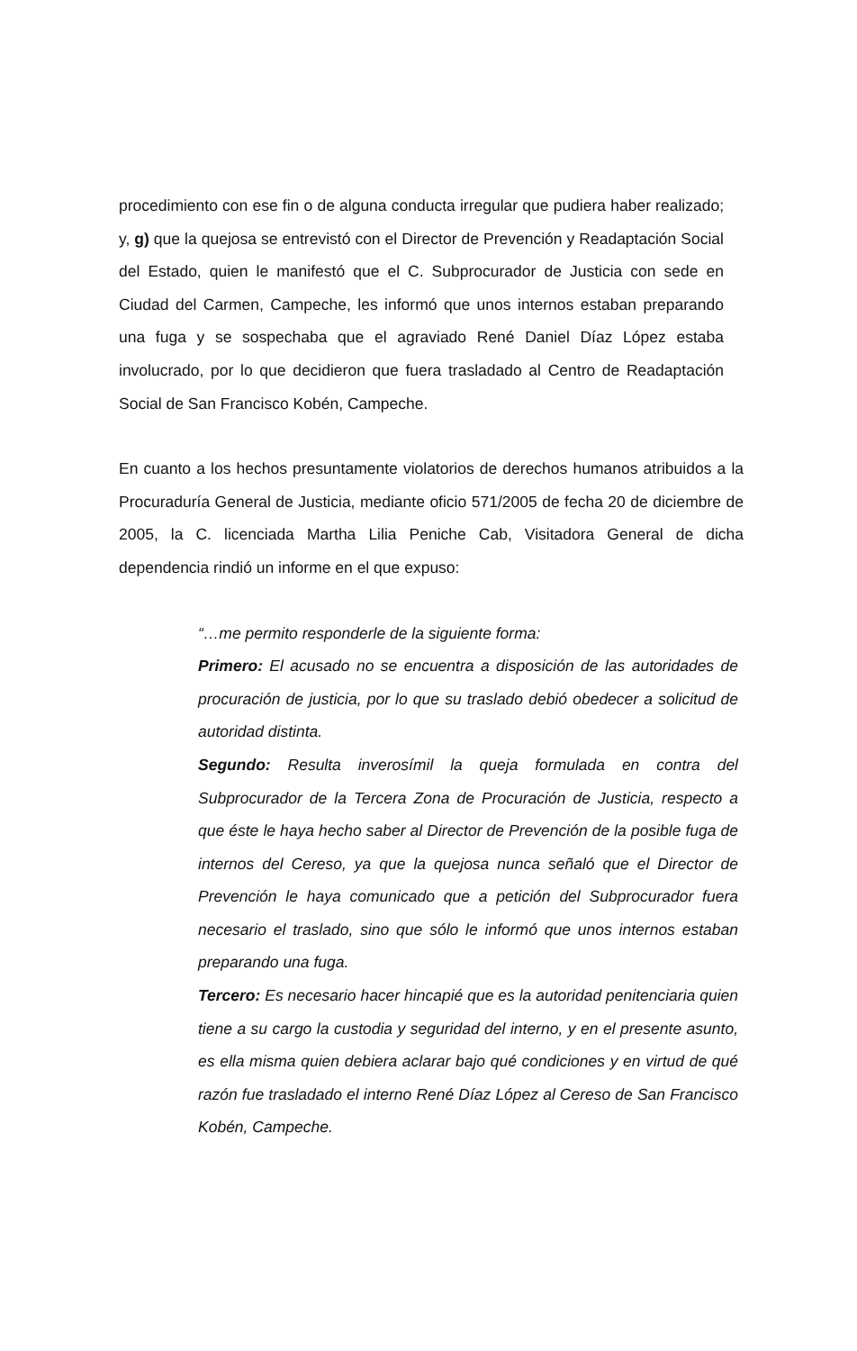procedimiento con ese fin o de alguna conducta irregular que pudiera haber realizado; y, g) que la quejosa se entrevistó con el Director de Prevención y Readaptación Social del Estado, quien le manifestó que el C. Subprocurador de Justicia con sede en Ciudad del Carmen, Campeche, les informó que unos internos estaban preparando una fuga y se sospechaba que el agraviado René Daniel Díaz López estaba involucrado, por lo que decidieron que fuera trasladado al Centro de Readaptación Social de San Francisco Kobén, Campeche.
En cuanto a los hechos presuntamente violatorios de derechos humanos atribuidos a la Procuraduría General de Justicia, mediante oficio 571/2005 de fecha 20 de diciembre de 2005, la C. licenciada Martha Lilia Peniche Cab, Visitadora General de dicha dependencia rindió un informe en el que expuso:
“…me permito responderle de la siguiente forma:
Primero: El acusado no se encuentra a disposición de las autoridades de procuración de justicia, por lo que su traslado debió obedecer a solicitud de autoridad distinta.
Segundo: Resulta inverosímil la queja formulada en contra del Subprocurador de la Tercera Zona de Procuración de Justicia, respecto a que éste le haya hecho saber al Director de Prevención de la posible fuga de internos del Cereso, ya que la quejosa nunca señaló que el Director de Prevención le haya comunicado que a petición del Subprocurador fuera necesario el traslado, sino que sólo le informó que unos internos estaban preparando una fuga.
Tercero: Es necesario hacer hincapié que es la autoridad penitenciaria quien tiene a su cargo la custodia y seguridad del interno, y en el presente asunto, es ella misma quien debiera aclarar bajo qué condiciones y en virtud de qué razón fue trasladado el interno René Díaz López al Cereso de San Francisco Kobén, Campeche.